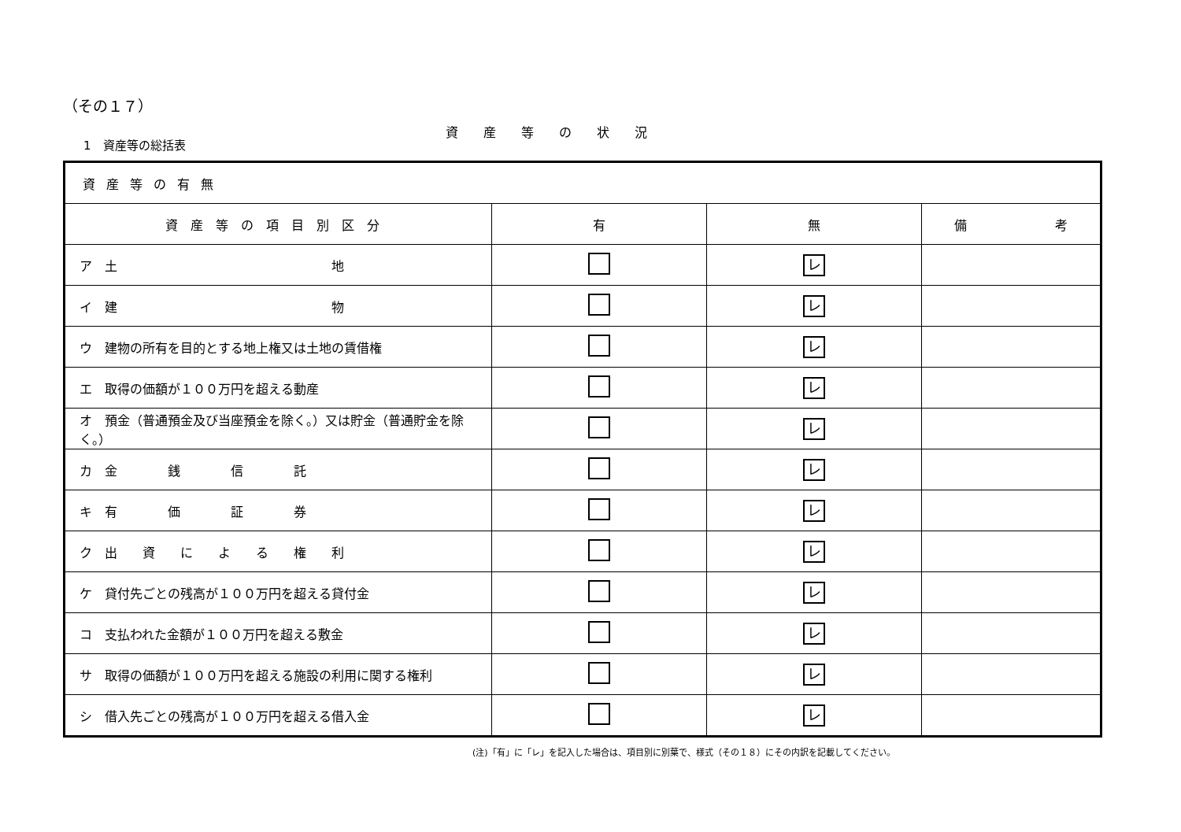（その１７）
1　資産等の総括表
資産等の状況
| 資産等の有無 | | | |
| 資産等の項目別区分 | 有 | 無 | 備 考 |
| ア 土 地 | | レ | |
| イ 建 物 | | レ | |
| ウ 建物の所有を目的とする地上権又は土地の賃借権 | | レ | |
| エ 取得の価額が１００万円を超える動産 | | レ | |
| オ 預金（普通預金及び当座預金を除く。）又は貯金（普通貯金を除く。） | | レ | |
| カ 金 銭 信 託 | | レ | |
| キ 有 価 証 券 | | レ | |
| ク 出 資 に よ る 権 利 | | レ | |
| ケ 貸付先ごとの残高が１００万円を超える貸付金 | | レ | |
| コ 支払われた金額が１００万円を超える敷金 | | レ | |
| サ 取得の価額が１００万円を超える施設の利用に関する権利 | | レ | |
| シ 借入先ごとの残高が１００万円を超える借入金 | | レ | |
(注)「有」に「レ」を記入した場合は、項目別に別葉で、様式（その１８）にその内訳を記載してください。